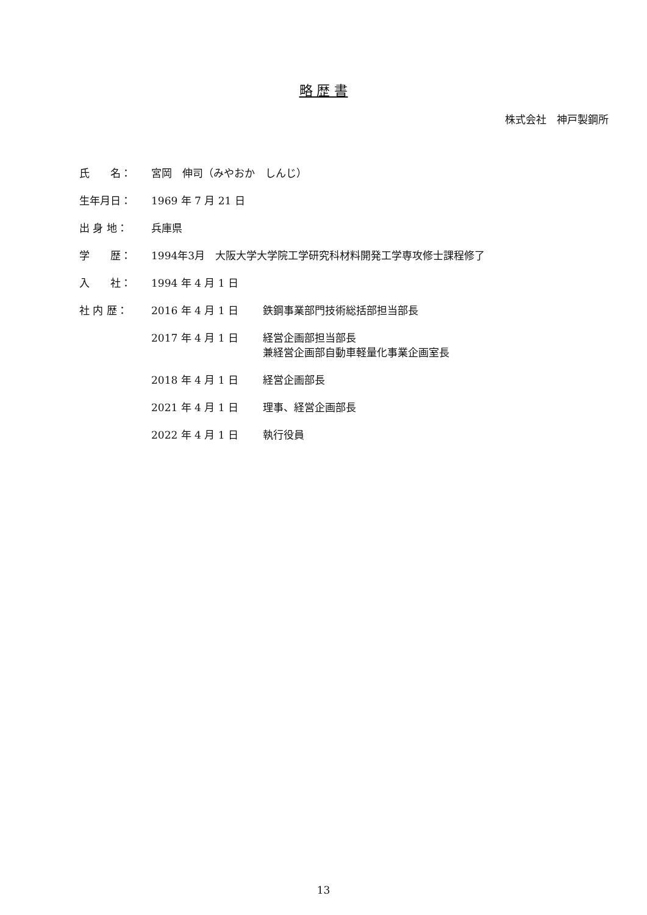略 歴 書
株式会社　神戸製鋼所
氏　　名： 宮岡　伸司（みやおか　しんじ）
生年月日： 1969 年 7 月 21 日
出 身 地： 兵庫県
学　　歴： 1994年3月　大阪大学大学院工学研究科材料開発工学専攻修士課程修了
入　　社： 1994 年 4 月 1 日
社 内 歴： 2016 年 4 月 1 日 鉄鋼事業部門技術総括部担当部長
2017 年 4 月 1 日 経営企画部担当部長
兼経営企画部自動車軽量化事業企画室長
2018 年 4 月 1 日 経営企画部長
2021 年 4 月 1 日 理事、経営企画部長
2022 年 4 月 1 日 執行役員
13